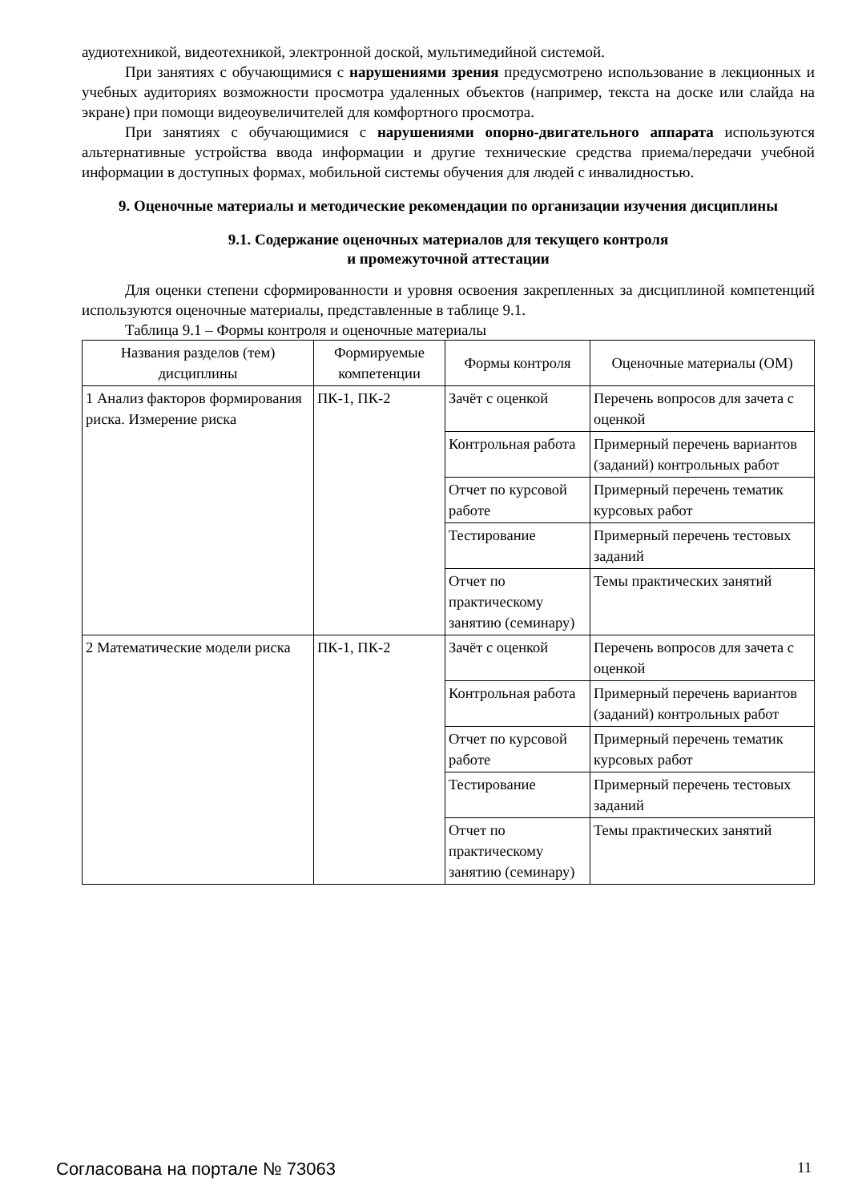аудиотехникой, видеотехникой, электронной доской, мультимедийной системой.
При занятиях с обучающимися с нарушениями зрения предусмотрено использование в лекционных и учебных аудиториях возможности просмотра удаленных объектов (например, текста на доске или слайда на экране) при помощи видеоувеличителей для комфортного просмотра.
При занятиях с обучающимися с нарушениями опорно-двигательного аппарата используются альтернативные устройства ввода информации и другие технические средства приема/передачи учебной информации в доступных формах, мобильной системы обучения для людей с инвалидностью.
9. Оценочные материалы и методические рекомендации по организации изучения дисциплины
9.1. Содержание оценочных материалов для текущего контроля
и промежуточной аттестации
Для оценки степени сформированности и уровня освоения закрепленных за дисциплиной компетенций используются оценочные материалы, представленные в таблице 9.1.
Таблица 9.1 – Формы контроля и оценочные материалы
| Названия разделов (тем) дисциплины | Формируемые компетенции | Формы контроля | Оценочные материалы (ОМ) |
| --- | --- | --- | --- |
| 1 Анализ факторов формирования риска. Измерение риска | ПК-1, ПК-2 | Зачёт с оценкой | Перечень вопросов для зачета с оценкой |
| | | Контрольная работа | Примерный перечень вариантов (заданий) контрольных работ |
| | | Отчет по курсовой работе | Примерный перечень тематик курсовых работ |
| | | Тестирование | Примерный перечень тестовых заданий |
| | | Отчет по практическому занятию (семинару) | Темы практических занятий |
| 2 Математические модели риска | ПК-1, ПК-2 | Зачёт с оценкой | Перечень вопросов для зачета с оценкой |
| | | Контрольная работа | Примерный перечень вариантов (заданий) контрольных работ |
| | | Отчет по курсовой работе | Примерный перечень тематик курсовых работ |
| | | Тестирование | Примерный перечень тестовых заданий |
| | | Отчет по практическому занятию (семинару) | Темы практических занятий |
Согласована на портале № 73063 11